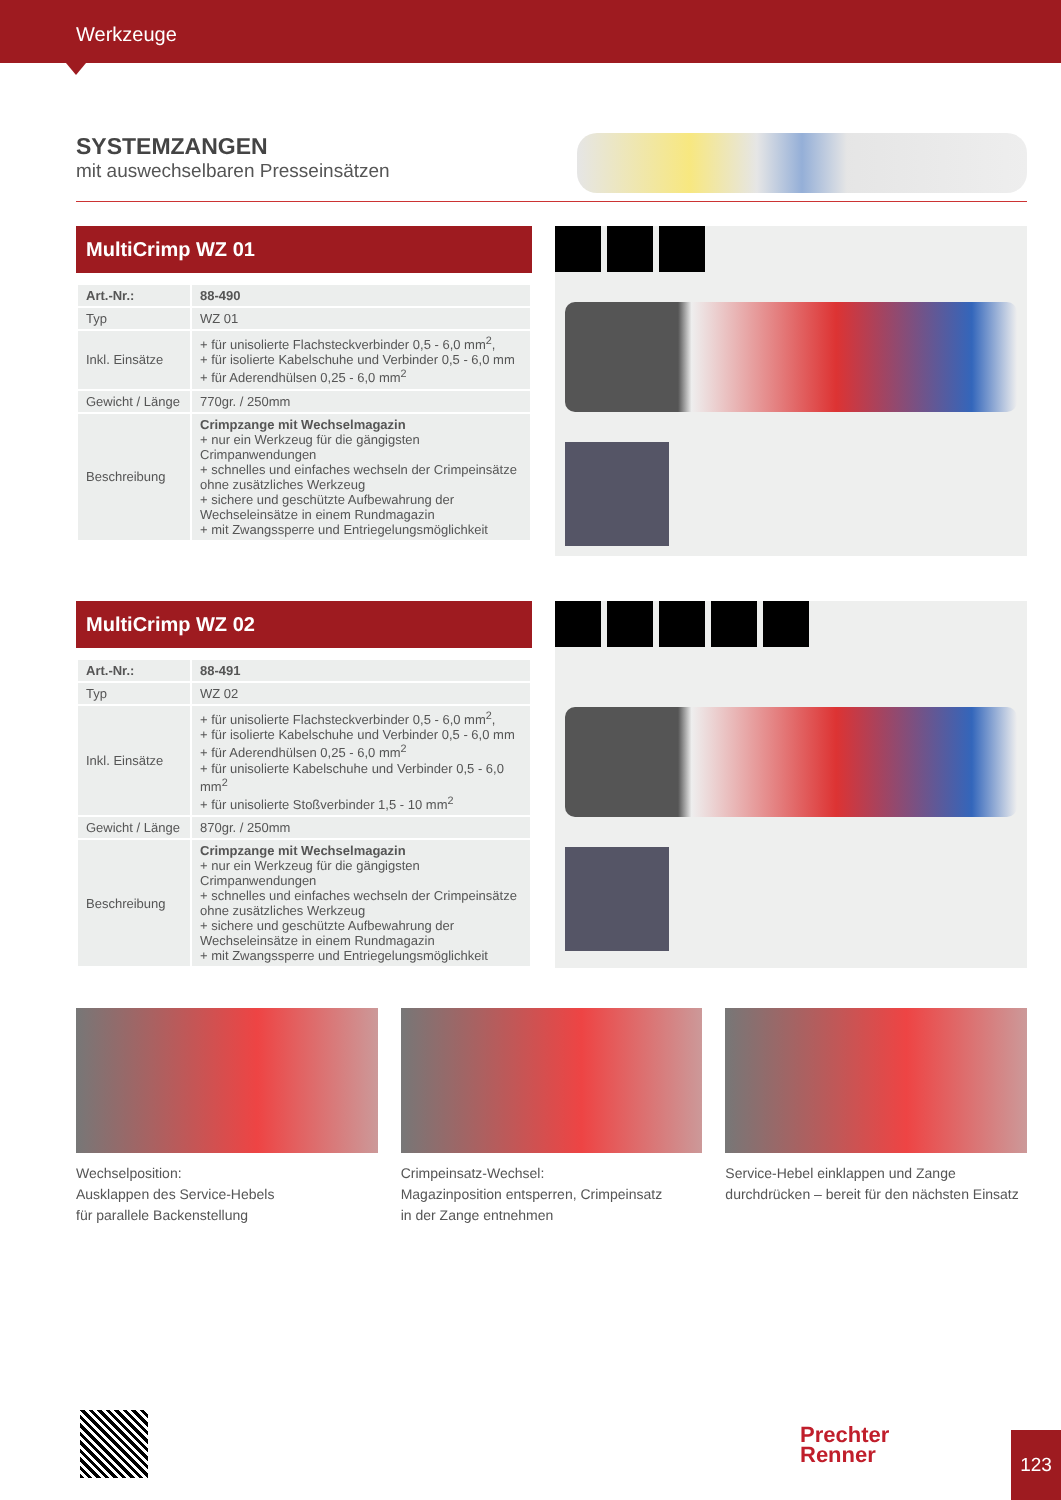Werkzeuge
SYSTEMZANGEN
mit auswechselbaren Presseinsätzen
MultiCrimp WZ 01
| Art.-Nr.: | 88-490 |
| Typ | WZ 01 |
| Inkl. Einsätze | + für unisolierte Flachsteckverbinder 0,5 - 6,0 mm<sup>2</sup>, + für isolierte Kabelschuhe und Verbinder 0,5 - 6,0 mm + für Aderendhülsen 0,25 - 6,0 mm<sup>2</sup> |
| Gewicht / Länge | 770gr. / 250mm |
| Beschreibung | Crimpzange mit Wechselmagazin + nur ein Werkzeug für die gängigsten Crimpanwendungen + schnelles und einfaches wechseln der Crimpeinsätze ohne zusätzliches Werkzeug + sichere und geschützte Aufbewahrung der Wechseleinsätze in einem Rundmagazin + mit Zwangssperre und Entriegelungsmöglichkeit |
MultiCrimp WZ 02
| Art.-Nr.: | 88-491 |
| Typ | WZ 02 |
| Inkl. Einsätze | + für unisolierte Flachsteckverbinder 0,5 - 6,0 mm<sup>2</sup>, + für isolierte Kabelschuhe und Verbinder 0,5 - 6,0 mm + für Aderendhülsen 0,25 - 6,0 mm<sup>2</sup> + für unisolierte Kabelschuhe und Verbinder 0,5 - 6,0 mm<sup>2</sup> + für unisolierte Stoßverbinder 1,5 - 10 mm<sup>2</sup> |
| Gewicht / Länge | 870gr. / 250mm |
| Beschreibung | Crimpzange mit Wechselmagazin + nur ein Werkzeug für die gängigsten Crimpanwendungen + schnelles und einfaches wechseln der Crimpeinsätze ohne zusätzliches Werkzeug + sichere und geschützte Aufbewahrung der Wechseleinsätze in einem Rundmagazin + mit Zwangssperre und Entriegelungsmöglichkeit |
Wechselposition:
Ausklappen des Service-Hebels
für parallele Backenstellung
Crimpeinsatz-Wechsel:
Magazinposition entsperren, Crimpeinsatz
in der Zange entnehmen
Service-Hebel einklappen und Zange
durchdrücken – bereit für den nächsten Einsatz
Prechter
Renner
123